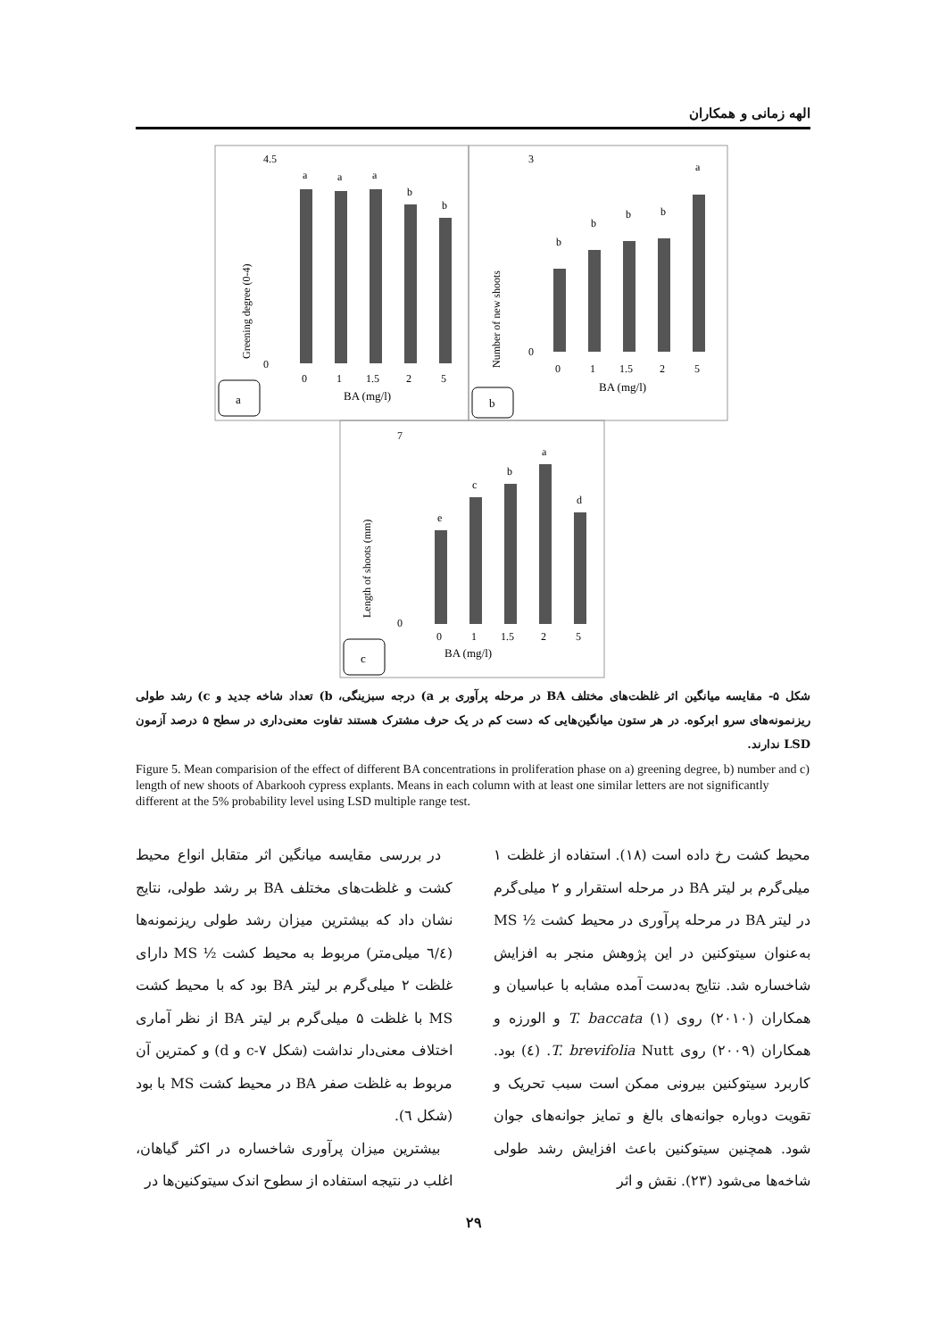الهه زمانی و همکاران
a
a
a
b
b
b
b
b
b
a
e
c
b
a
d
0
1
1.5
2
5
0
1
1.5
2
5
0
1
1.5
2
5
4.5
0
3
0
7
0
BA (mg/l)
BA (mg/l)
BA (mg/l)
Greening degree (0-4)
Number of new shoots
Length of shoots (mm)
a
b
c
شکل ۵- مقایسه میانگین اثر غلظت‌های مختلف BA در مرحله پرآوری بر a) درجه سبزینگی، b) تعداد شاخه جدید و c) رشد طولی ریزنمونه‌های سرو ابرکوه. در هر ستون میانگین‌هایی که دست کم در یک حرف مشترک هستند تفاوت معنی‌داری در سطح ۵ درصد آزمون LSD ندارند.
Figure 5. Mean comparision of the effect of different BA concentrations in proliferation phase on a) greening degree, b) number and c) length of new shoots of Abarkooh cypress explants. Means in each column with at least one similar letters are not significantly different at the 5% probability level using LSD multiple range test.
در بررسی مقایسه میانگین اثر متقابل انواع محیط کشت و غلظت‌های مختلف BA بر رشد طولی، نتایج نشان داد که بیشترین میزان رشد طولی ریزنمونه‌ها (٦/٤ میلی‌متر) مربوط به محیط کشت ½ MS دارای غلظت ۲ میلی‌گرم بر لیتر BA بود که با محیط کشت MS با غلظت ۵ میلی‌گرم بر لیتر BA از نظر آماری اختلاف معنی‌دار نداشت (شکل ۷-c و d) و کمترین آن مربوط به غلظت صفر BA در محیط کشت MS با بود (شکل ٦).
بیشترین میزان پرآوری شاخساره در اکثر گیاهان، اغلب در نتیجه استفاده از سطوح اندک سیتوکنین‌ها در
محیط کشت رخ داده است (۱۸). استفاده از غلظت ۱ میلی‌گرم بر لیتر BA در مرحله استقرار و ۲ میلی‌گرم در لیتر BA در مرحله پرآوری در محیط کشت ½ MS به‌عنوان سیتوکنین در این پژوهش منجر به افزایش شاخساره شد. نتایج به‌دست آمده مشابه با عباسیان و همکاران (۲۰۱۰) روی T. baccata (۱) و الورزه و همکاران (۲۰۰۹) روی T. brevifolia Nutt. (٤) بود. کاربرد سیتوکنین بیرونی ممکن است سبب تحریک و تقویت دوباره جوانه‌های بالغ و تمایز جوانه‌های جوان شود. همچنین سیتوکنین باعث افزایش رشد طولی شاخه‌ها می‌شود (۲۳). نقش و اثر
۲۹